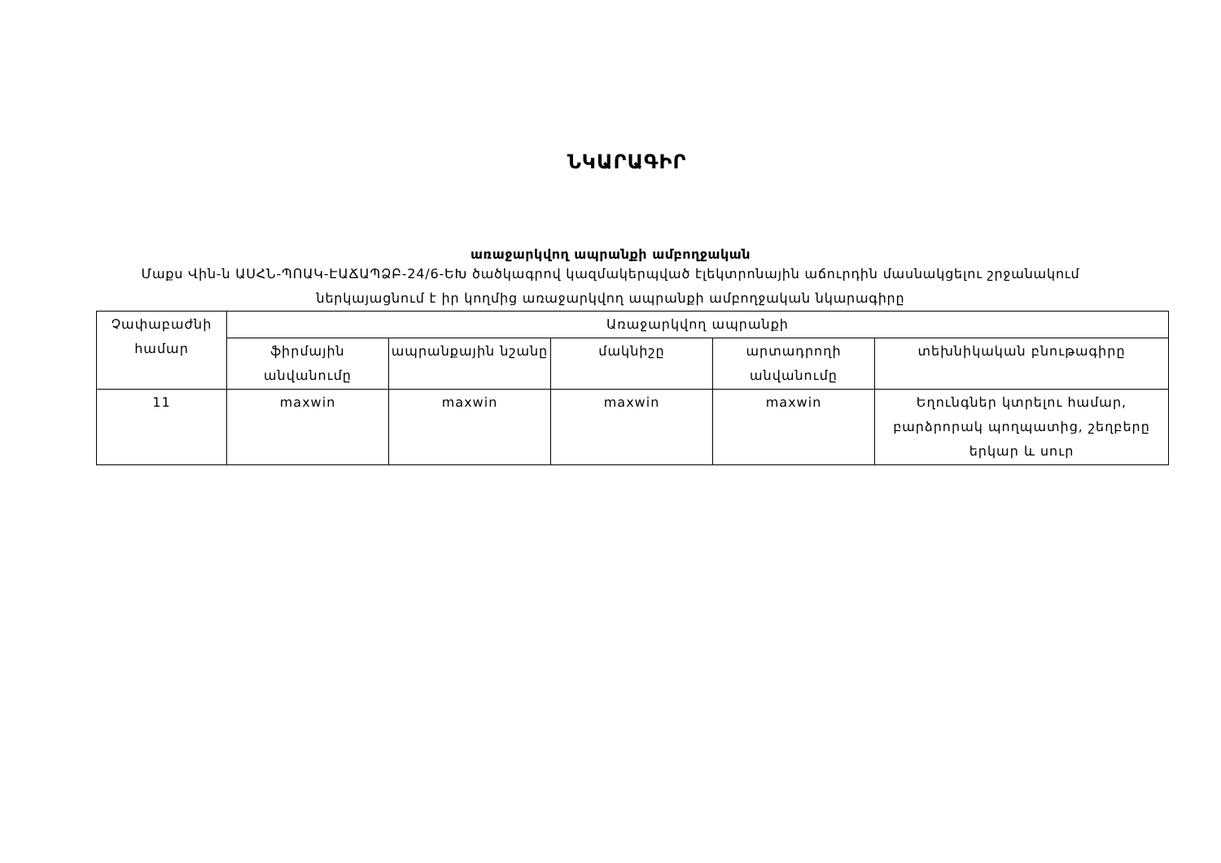ՆԿԱՐԱԳԻՐ
առաջարկվող ապրանքի ամբողջական
Մաքս Վին-ն ԱՍՀՆ-ՊՈԱԿ-ԷԱՃԱՊՁԲ-24/6-ԵԽ ծածկագրով կազմակերպված էլեկտրոնային աճուրդին մասնակցելու շրջանակում ներկայացնում է իր կողմից առաջարկվող ապրանքի ամբողջական նկարագիրը
| Չափաբաժնի համար | Առաջարկվող ապրանքի | | | | |
| --- | --- | --- | --- | --- | --- |
| | ֆիրմային անվանումը | ապրանքային նշանը | մակնիշը | արտադրողի անվանումը | տեխնիկական բնութագիրը |
| 11 | maxwin | maxwin | maxwin | maxwin | Եղունգներ կտրելու համար, բարձրորակ պողպատից, շեղբերը երկար և սուր |